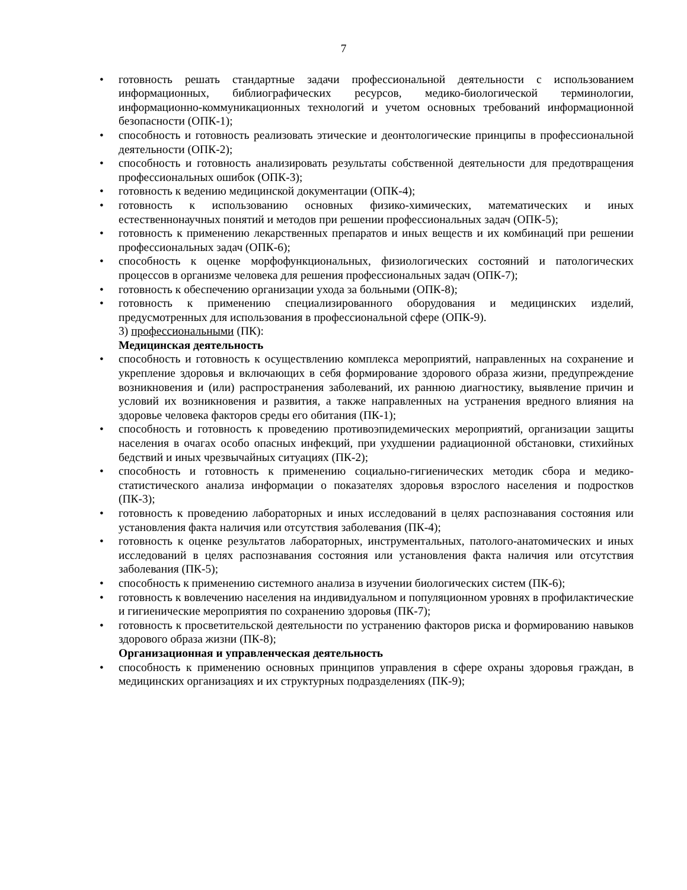7
• готовность решать стандартные задачи профессиональной деятельности с использованием информационных, библиографических ресурсов, медико-биологической терминологии, информационно-коммуникационных технологий и учетом основных требований информационной безопасности (ОПК-1);
• способность и готовность реализовать этические и деонтологические принципы в профессиональной деятельности (ОПК-2);
• способность и готовность анализировать результаты собственной деятельности для предотвращения профессиональных ошибок (ОПК-3);
• готовность к ведению медицинской документации (ОПК-4);
• готовность к использованию основных физико-химических, математических и иных естественнонаучных понятий и методов при решении профессиональных задач (ОПК-5);
• готовность к применению лекарственных препаратов и иных веществ и их комбинаций при решении профессиональных задач (ОПК-6);
• способность к оценке морфофункциональных, физиологических состояний и патологических процессов в организме человека для решения профессиональных задач (ОПК-7);
• готовность к обеспечению организации ухода за больными (ОПК-8);
• готовность к применению специализированного оборудования и медицинских изделий, предусмотренных для использования в профессиональной сфере (ОПК-9).
3) профессиональными (ПК):
Медицинская деятельность
• способность и готовность к осуществлению комплекса мероприятий, направленных на сохранение и укрепление здоровья и включающих в себя формирование здорового образа жизни, предупреждение возникновения и (или) распространения заболеваний, их раннюю диагностику, выявление причин и условий их возникновения и развития, а также направленных на устранения вредного влияния на здоровье человека факторов среды его обитания (ПК-1);
• способность и готовность к проведению противоэпидемических мероприятий, организации защиты населения в очагах особо опасных инфекций, при ухудшении радиационной обстановки, стихийных бедствий и иных чрезвычайных ситуациях (ПК-2);
• способность и готовность к применению социально-гигиенических методик сбора и медико-статистического анализа информации о показателях здоровья взрослого населения и подростков (ПК-3);
• готовность к проведению лабораторных и иных исследований в целях распознавания состояния или установления факта наличия или отсутствия заболевания (ПК-4);
• готовность к оценке результатов лабораторных, инструментальных, патолого-анатомических и иных исследований в целях распознавания состояния или установления факта наличия или отсутствия заболевания (ПК-5);
• способность к применению системного анализа в изучении биологических систем (ПК-6);
• готовность к вовлечению населения на индивидуальном и популяционном уровнях в профилактические и гигиенические мероприятия по сохранению здоровья (ПК-7);
• готовность к просветительской деятельности по устранению факторов риска и формированию навыков здорового образа жизни (ПК-8);
Организационная и управленческая деятельность
• способность к применению основных принципов управления в сфере охраны здоровья граждан, в медицинских организациях и их структурных подразделениях (ПК-9);